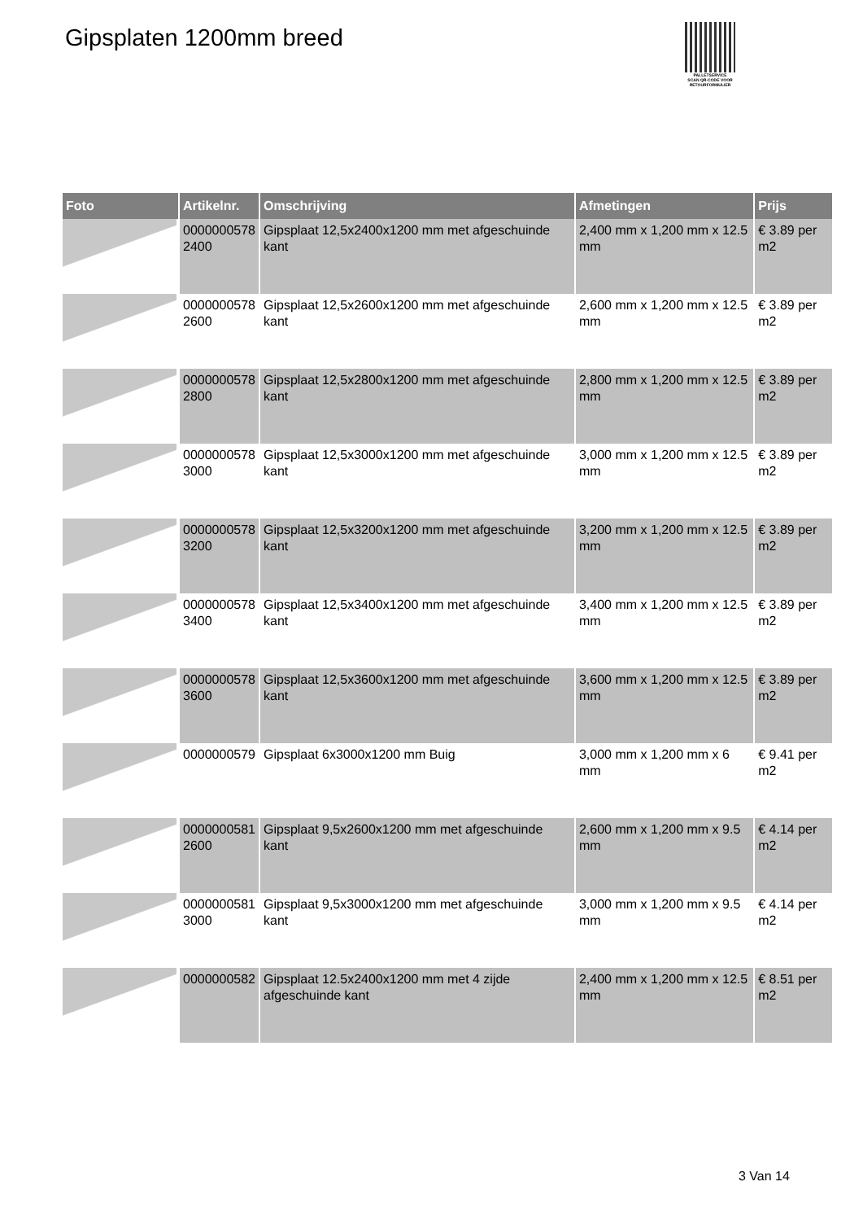Gipsplaten 1200mm breed
PALLETSERVICE
SCAN QR-CODE VOOR RETOURFORMULIER
| Foto | Artikelnr. | Omschrijving | Afmetingen | Prijs |
| --- | --- | --- | --- | --- |
| | 0000000578 2400 | Gipsplaat 12,5x2400x1200 mm met afgeschuinde kant | 2,400 mm x 1,200 mm x 12.5 mm | € 3.89 per m2 |
| | 0000000578 2600 | Gipsplaat 12,5x2600x1200 mm met afgeschuinde kant | 2,600 mm x 1,200 mm x 12.5 mm | € 3.89 per m2 |
| | 0000000578 2800 | Gipsplaat 12,5x2800x1200 mm met afgeschuinde kant | 2,800 mm x 1,200 mm x 12.5 mm | € 3.89 per m2 |
| | 0000000578 3000 | Gipsplaat 12,5x3000x1200 mm met afgeschuinde kant | 3,000 mm x 1,200 mm x 12.5 mm | € 3.89 per m2 |
| | 0000000578 3200 | Gipsplaat 12,5x3200x1200 mm met afgeschuinde kant | 3,200 mm x 1,200 mm x 12.5 mm | € 3.89 per m2 |
| | 0000000578 3400 | Gipsplaat 12,5x3400x1200 mm met afgeschuinde kant | 3,400 mm x 1,200 mm x 12.5 mm | € 3.89 per m2 |
| | 0000000578 3600 | Gipsplaat 12,5x3600x1200 mm met afgeschuinde kant | 3,600 mm x 1,200 mm x 12.5 mm | € 3.89 per m2 |
| | 0000000579 | Gipsplaat 6x3000x1200 mm Buig | 3,000 mm x 1,200 mm x 6 mm | € 9.41 per m2 |
| | 0000000581 2600 | Gipsplaat 9,5x2600x1200 mm met afgeschuinde kant | 2,600 mm x 1,200 mm x 9.5 mm | € 4.14 per m2 |
| | 0000000581 3000 | Gipsplaat 9,5x3000x1200 mm met afgeschuinde kant | 3,000 mm x 1,200 mm x 9.5 mm | € 4.14 per m2 |
| | 0000000582 | Gipsplaat 12.5x2400x1200 mm met 4 zijde afgeschuinde kant | 2,400 mm x 1,200 mm x 12.5 mm | € 8.51 per m2 |
3 Van 14